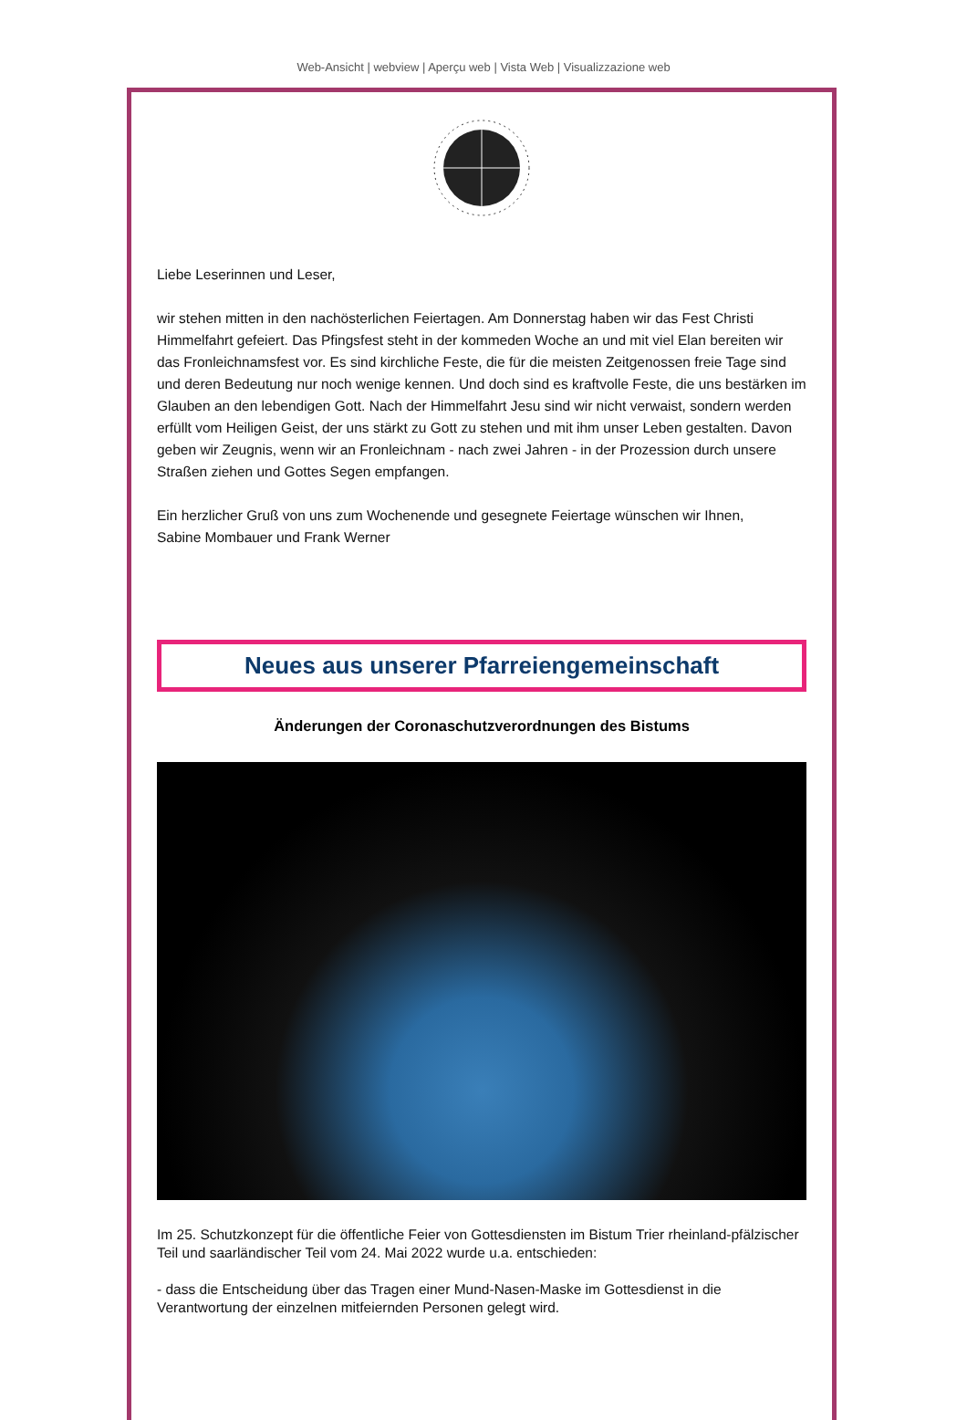Web-Ansicht | webview | Aperçu web | Vista Web | Visualizzazione web
Liebe Leserinnen und Leser,
wir stehen mitten in den nachösterlichen Feiertagen. Am Donnerstag haben wir das Fest Christi Himmelfahrt gefeiert. Das Pfingsfest steht in der kommeden Woche an und mit viel Elan bereiten wir das Fronleichnamsfest vor. Es sind kirchliche Feste, die für die meisten Zeitgenossen freie Tage sind und deren Bedeutung nur noch wenige kennen. Und doch sind es kraftvolle Feste, die uns bestärken im Glauben an den lebendigen Gott. Nach der Himmelfahrt Jesu sind wir nicht verwaist, sondern werden erfüllt vom Heiligen Geist, der uns stärkt zu Gott zu stehen und mit ihm unser Leben gestalten. Davon geben wir Zeugnis, wenn wir an Fronleichnam - nach zwei Jahren - in der Prozession durch unsere Straßen ziehen und Gottes Segen empfangen.
Ein herzlicher Gruß von uns zum Wochenende und gesegnete Feiertage wünschen wir Ihnen,
Sabine Mombauer und Frank Werner
Neues aus unserer Pfarreiengemeinschaft
Änderungen der Coronaschutzverordnungen des Bistums
Im 25. Schutzkonzept für die öffentliche Feier von Gottesdiensten im Bistum Trier rheinland-pfälzischer Teil und saarländischer Teil vom 24. Mai 2022 wurde u.a. entschieden:
- dass die Entscheidung über das Tragen einer Mund-Nasen-Maske im Gottesdienst in die Verantwortung der einzelnen mitfeiernden Personen gelegt wird.